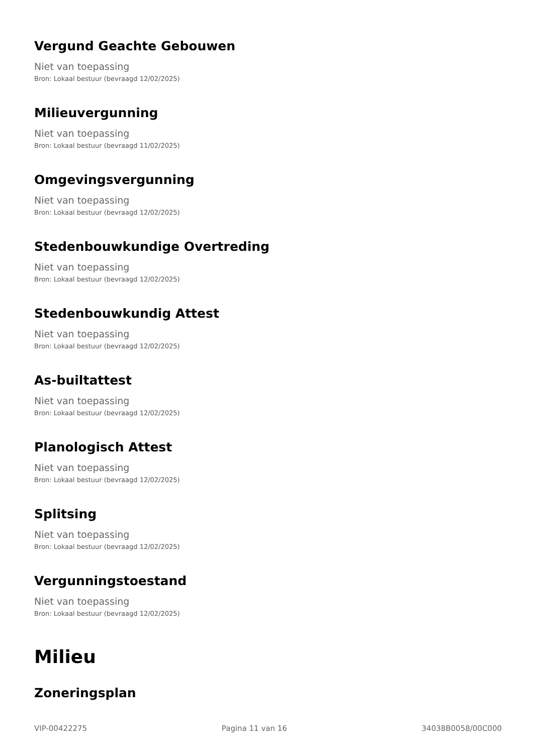Vergund Geachte Gebouwen
Niet van toepassing
Bron: Lokaal bestuur (bevraagd 12/02/2025)
Milieuvergunning
Niet van toepassing
Bron: Lokaal bestuur (bevraagd 11/02/2025)
Omgevingsvergunning
Niet van toepassing
Bron: Lokaal bestuur (bevraagd 12/02/2025)
Stedenbouwkundige Overtreding
Niet van toepassing
Bron: Lokaal bestuur (bevraagd 12/02/2025)
Stedenbouwkundig Attest
Niet van toepassing
Bron: Lokaal bestuur (bevraagd 12/02/2025)
As-builtattest
Niet van toepassing
Bron: Lokaal bestuur (bevraagd 12/02/2025)
Planologisch Attest
Niet van toepassing
Bron: Lokaal bestuur (bevraagd 12/02/2025)
Splitsing
Niet van toepassing
Bron: Lokaal bestuur (bevraagd 12/02/2025)
Vergunningstoestand
Niet van toepassing
Bron: Lokaal bestuur (bevraagd 12/02/2025)
Milieu
Zoneringsplan
VIP-00422275 Pagina 11 van 16 34038B0058/00C000